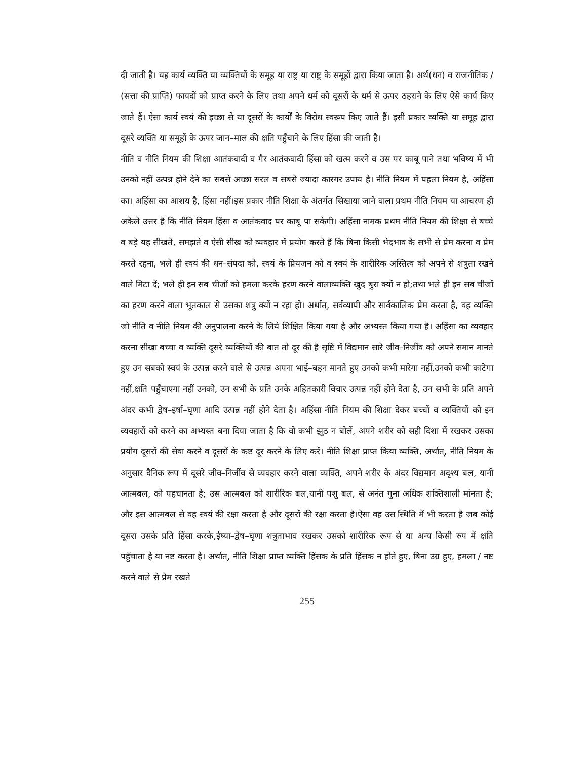दी जाती है। यह कार्य व्यक्ति या व्यक्तियों के समूह या राष्ट्र या राष्ट्र के समूहों द्वारा किया जाता है। अर्थ(धन) व राजनीतिक / (सत्ता की प्राप्ति) फायदों को प्राप्त करने के लिए तथा अपने धर्म को दूसरों के धर्म से ऊपर ठहराने के लिए ऐसे कार्य किए जाते हैं। ऐसा कार्य स्वयं की इच्छा से या दूसरों के कार्यों के विरोध स्वरूप किए जाते हैं। इसी प्रकार व्यक्ति या समूह द्वारा दूसरे व्यक्ति या समूहों के ऊपर जान–माल की क्षति पहुँचाने के लिए हिंसा की जाती है।
नीति व नीति नियम की शिक्षा आतंकवादी व गैर आतंकवादी हिंसा को खत्म करने व उस पर काबू पाने तथा भविष्य में भी उनको नहीं उत्पन्न होने देने का सबसे अच्छा सरल व सबसे ज्यादा कारगर उपाय है। नीति नियम में पहला नियम है, अहिंसा का। अहिंसा का आशय है, हिंसा नहीं।इस प्रकार नीति शिक्षा के अंतर्गत सिखाया जाने वाला प्रथम नीति नियम या आचरण ही अकेले उत्तर है कि नीति नियम हिंसा व आतंकवाद पर काबू पा सकेगी। अहिंसा नामक प्रथम नीति नियम की शिक्षा से बच्चे व बड़े यह सीखते, समझते व ऐसी सीख को व्यवहार में प्रयोग करते हैं कि बिना किसी भेदभाव के सभी से प्रेम करना व प्रेम करते रहना, भले ही स्वयं की धन–संपदा को, स्वयं के प्रियजन को व स्वयं के शारीरिक अस्तित्व को अपने से शत्रुता रखने वाले मिटा दें; भले ही इन सब चीजों को हमला करके हरण करने वालाव्यक्ति खुद बुरा क्यों न हो;तथा भले ही इन सब चीजों का हरण करने वाला भूतकाल से उसका शत्रु क्यों न रहा हो। अर्थात्, सर्वव्यापी और सार्वकालिक प्रेम करता है, वह व्यक्ति जो नीति व नीति नियम की अनुपालना करने के लिये शिक्षित किया गया है और अभ्यस्त किया गया है। अहिंसा का व्यवहार करना सीखा बच्चा व व्यक्ति दूसरे व्यक्तियों की बात तो दूर की है सृष्टि में विद्यमान सारे जीव–निर्जीव को अपने समान मानते हुए उन सबको स्वयं के उत्पन्न करने वाले से उत्पन्न अपना भाई–बहन मानते हुए उनको कभी मारेगा नहीं,उनको कभी काटेगा नहीं,क्षति पहुँचाएगा नहीं उनको, उन सभी के प्रति उनके अहितकारी विचार उत्पन्न नहीं होने देता है, उन सभी के प्रति अपने अंदर कभी द्वेष–इर्षा–घृणा आदि उत्पन्न नहीं होने देता है। अहिंसा नीति नियम की शिक्षा देकर बच्चों व व्यक्तियों को इन व्यवहारों को करने का अभ्यस्त बना दिया जाता है कि वो कभी झूठ न बोलें, अपने शरीर को सही दिशा में रखकर उसका प्रयोग दूसरों की सेवा करने व दूसरों के कष्ट दूर करने के लिए करें। नीति शिक्षा प्राप्त किया व्यक्ति, अर्थात्, नीति नियम के अनुसार दैनिक रूप में दूसरे जीव–निर्जीव से व्यवहार करने वाला व्यक्ति, अपने शरीर के अंदर विद्यमान अदृश्य बल, यानी आत्मबल, को पहचानता है; उस आत्मबल को शारीरिक बल,यानी पशु बल, से अनंत गुना अधिक शक्तिशाली मांनता है; और इस आत्मबल से वह स्वयं की रक्षा करता है और दूसरों की रक्षा करता है।ऐसा वह उस स्थिति में भी करता है जब कोई दूसरा उसके प्रति हिंसा करके,ईष्या–द्वेष–घृणा शत्रुताभाव रखकर उसको शारीरिक रूप से या अन्य किसी रुप में क्षति पहुँचाता है या नष्ट करता है। अर्थात्, नीति शिक्षा प्राप्त व्यक्ति हिंसक के प्रति हिंसक न होते हुए, बिना उग्र हुए, हमला / नष्ट करने वाले से प्रेम रखते
255